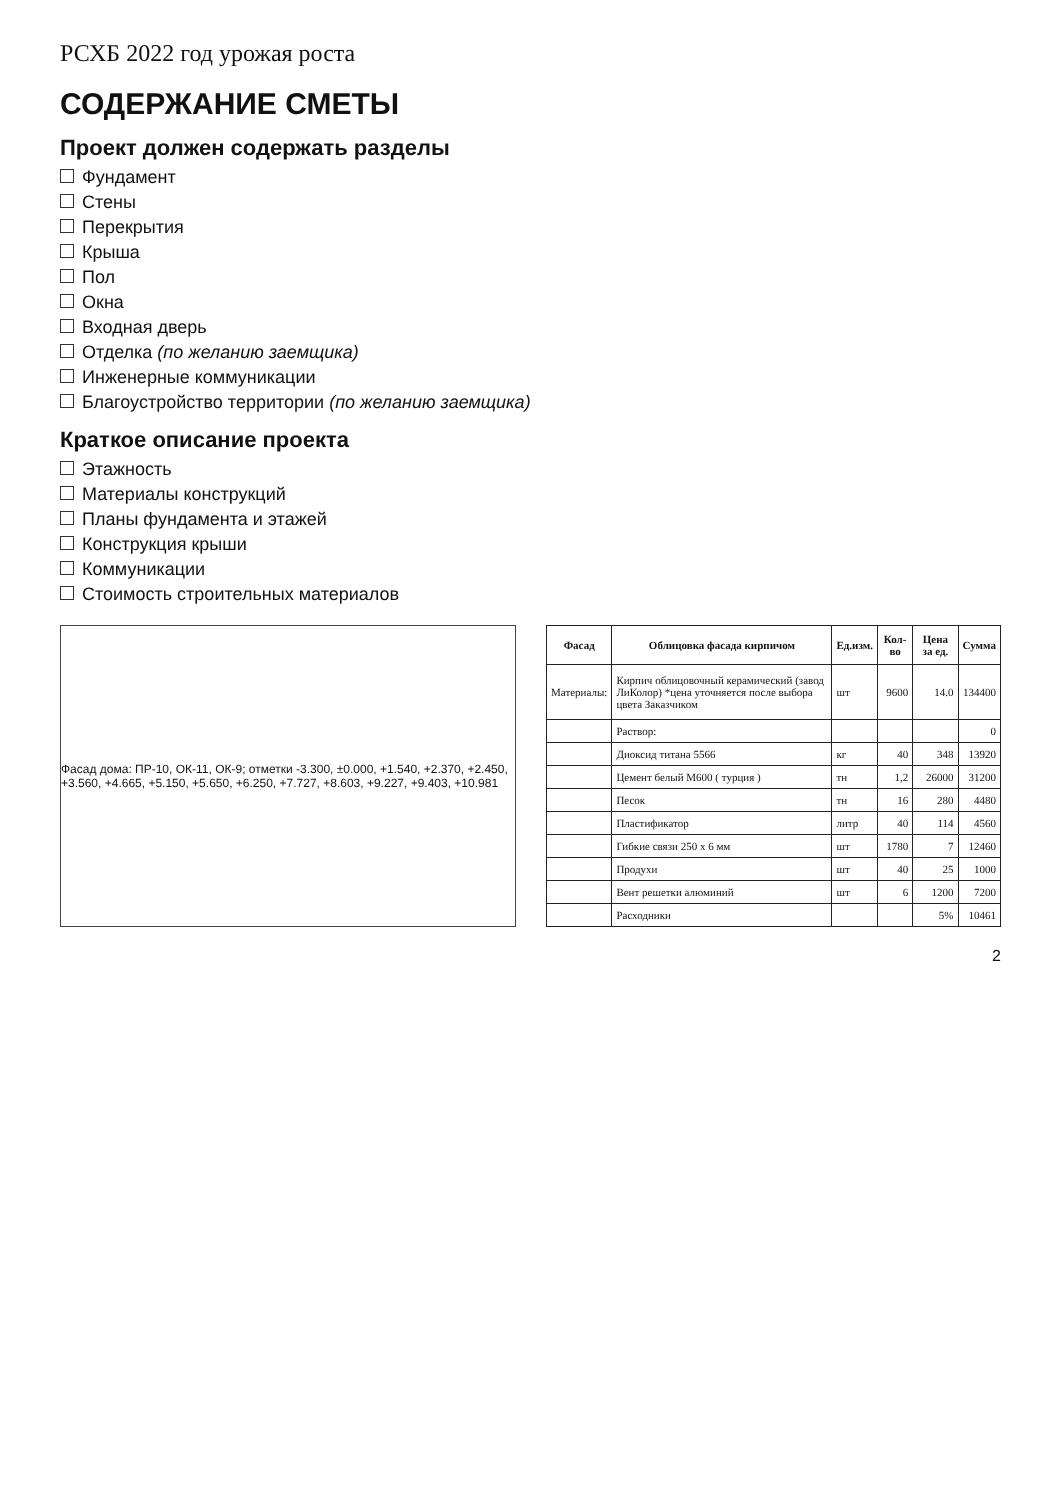РСХБ 2022 год урожая роста
СОДЕРЖАНИЕ СМЕТЫ
Проект должен содержать разделы
Фундамент
Стены
Перекрытия
Крыша
Пол
Окна
Входная дверь
Отделка (по желанию заемщика)
Инженерные коммуникации
Благоустройство территории (по желанию заемщика)
Краткое описание проекта
Этажность
Материалы конструкций
Планы фундамента и этажей
Конструкция крыши
Коммуникации
Стоимость строительных материалов
Фасад дома: ПР-10, ОК-11, ОК-9; отметки -3.300, ±0.000, +1.540, +2.370, +2.450, +3.560, +4.665, +5.150, +5.650, +6.250, +7.727, +8.603, +9.227, +9.403, +10.981
| Фасад | Облицовка фасада кирпичом | Ед.изм. | Кол-во | Цена за ед. | Сумма |
| --- | --- | --- | --- | --- | --- |
| Материалы: | Кирпич облицовочный керамический (завод ЛиКолор) *цена уточняется после выбора цвета Заказчиком | шт | 9600 | 14.0 | 134400 |
| | Раствор: | | | | 0 |
| | Диоксид титана 5566 | кг | 40 | 348 | 13920 |
| | Цемент белый М600 ( турция ) | тн | 1,2 | 26000 | 31200 |
| | Песок | тн | 16 | 280 | 4480 |
| | Пластификатор | литр | 40 | 114 | 4560 |
| | Гибкие связи 250 х 6 мм | шт | 1780 | 7 | 12460 |
| | Продухи | шт | 40 | 25 | 1000 |
| | Вент решетки алюминий | шт | 6 | 1200 | 7200 |
| | Расходники | | | 5% | 10461 |
2